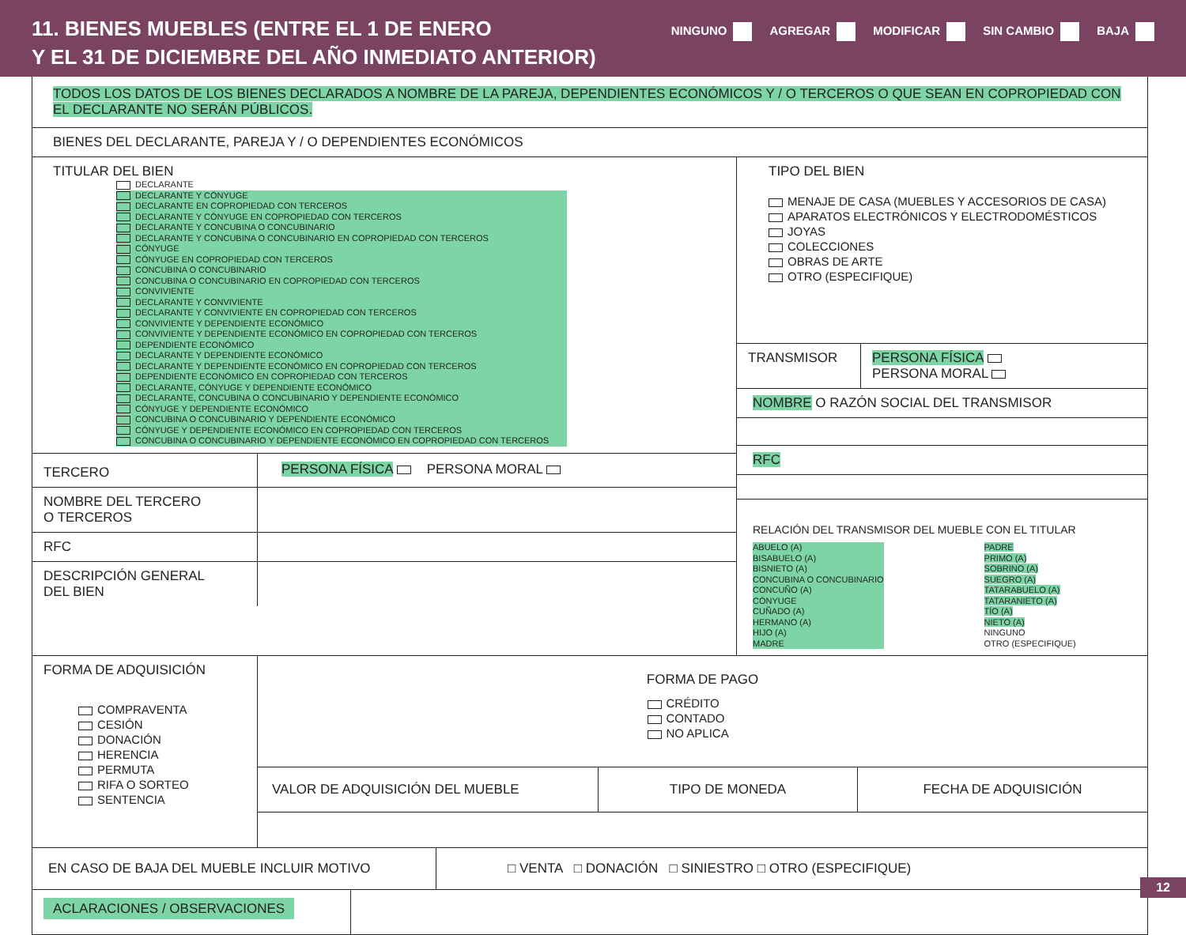11. BIENES MUEBLES (ENTRE EL 1 DE ENERO
Y EL 31 DE DICIEMBRE DEL AÑO INMEDIATO ANTERIOR)
NINGUNO AGREGAR MODIFICAR SIN CAMBIO BAJA
TODOS LOS DATOS DE LOS BIENES DECLARADOS A NOMBRE DE LA PAREJA, DEPENDIENTES ECONÓMICOS Y / O TERCEROS O QUE SEAN EN COPROPIEDAD CON EL DECLARANTE NO SERÁN PÚBLICOS.
BIENES DEL DECLARANTE, PAREJA Y / O DEPENDIENTES ECONÓMICOS
TITULAR DEL BIEN
DECLARANTE
DECLARANTE Y CÓNYUGE
DECLARANTE EN COPROPIEDAD CON TERCEROS
DECLARANTE Y CÓNYUGE EN COPROPIEDAD CON TERCEROS
DECLARANTE Y CONCUBINA O CONCUBINARIO
DECLARANTE Y CONCUBINA O CONCUBINARIO EN COPROPIEDAD CON TERCEROS
CÓNYUGE
CÓNYUGE EN COPROPIEDAD CON TERCEROS
CONCUBINA O CONCUBINARIO
CONCUBINA O CONCUBINARIO EN COPROPIEDAD CON TERCEROS
CONVIVIENTE
DECLARANTE Y CONVIVIENTE
DECLARANTE Y CONVIVIENTE EN COPROPIEDAD CON TERCEROS
CONVIVIENTE Y DEPENDIENTE ECONÓMICO
CONVIVIENTE Y DEPENDIENTE ECONÓMICO EN COPROPIEDAD CON TERCEROS
DEPENDIENTE ECONÓMICO
DECLARANTE Y DEPENDIENTE ECONÓMICO
DECLARANTE Y DEPENDIENTE ECONÓMICO EN COPROPIEDAD CON TERCEROS
DEPENDIENTE ECONÓMICO EN COPROPIEDAD CON TERCEROS
DECLARANTE, CÓNYUGE Y DEPENDIENTE ECONÓMICO
DECLARANTE, CONCUBINA O CONCUBINARIO Y DEPENDIENTE ECONÓMICO
CÓNYUGE Y DEPENDIENTE ECONÓMICO
CONCUBINA O CONCUBINARIO Y DEPENDIENTE ECONÓMICO
CÓNYUGE Y DEPENDIENTE ECONÓMICO EN COPROPIEDAD CON TERCEROS
CONCUBINA O CONCUBINARIO Y DEPENDIENTE ECONÓMICO EN COPROPIEDAD CON TERCEROS
TERCERO
PERSONA FÍSICA PERSONA MORAL
NOMBRE DEL TERCERO
O TERCEROS
RFC
DESCRIPCIÓN GENERAL
DEL BIEN
TIPO DEL BIEN
MENAJE DE CASA (MUEBLES Y ACCESORIOS DE CASA)
APARATOS ELECTRÓNICOS Y ELECTRODOMÉSTICOS
JOYAS
COLECCIONES
OBRAS DE ARTE
OTRO (ESPECIFIQUE)
TRANSMISOR PERSONA FÍSICA
PERSONA MORAL
NOMBRE O RAZÓN SOCIAL DEL TRANSMISOR
RFC
RELACIÓN DEL TRANSMISOR DEL MUEBLE CON EL TITULAR
ABUELO (A)
BISABUELO (A)
BISNIETO (A)
CONCUBINA O CONCUBINARIO
CONCUÑO (A)
CÓNYUGE
CUÑADO (A)
HERMANO (A)
HIJO (A)
MADRE
PADRE
PRIMO (A)
SOBRINO (A)
SUEGRO (A)
TATARABUELO (A)
TATARANIETO (A)
TÍO (A)
NIETO (A)
NINGUNO
OTRO (ESPECIFIQUE)
FORMA DE ADQUISICIÓN
COMPRAVENTA
CESIÓN
DONACIÓN
HERENCIA
PERMUTA
RIFA O SORTEO
SENTENCIA
FORMA DE PAGO
CRÉDITO
CONTADO
NO APLICA
VALOR DE ADQUISICIÓN DEL MUEBLE TIPO DE MONEDA FECHA DE ADQUISICIÓN
EN CASO DE BAJA DEL MUEBLE INCLUIR MOTIVO □ VENTA □ DONACIÓN □ SINIESTRO □ OTRO (ESPECIFIQUE)
ACLARACIONES / OBSERVACIONES
12